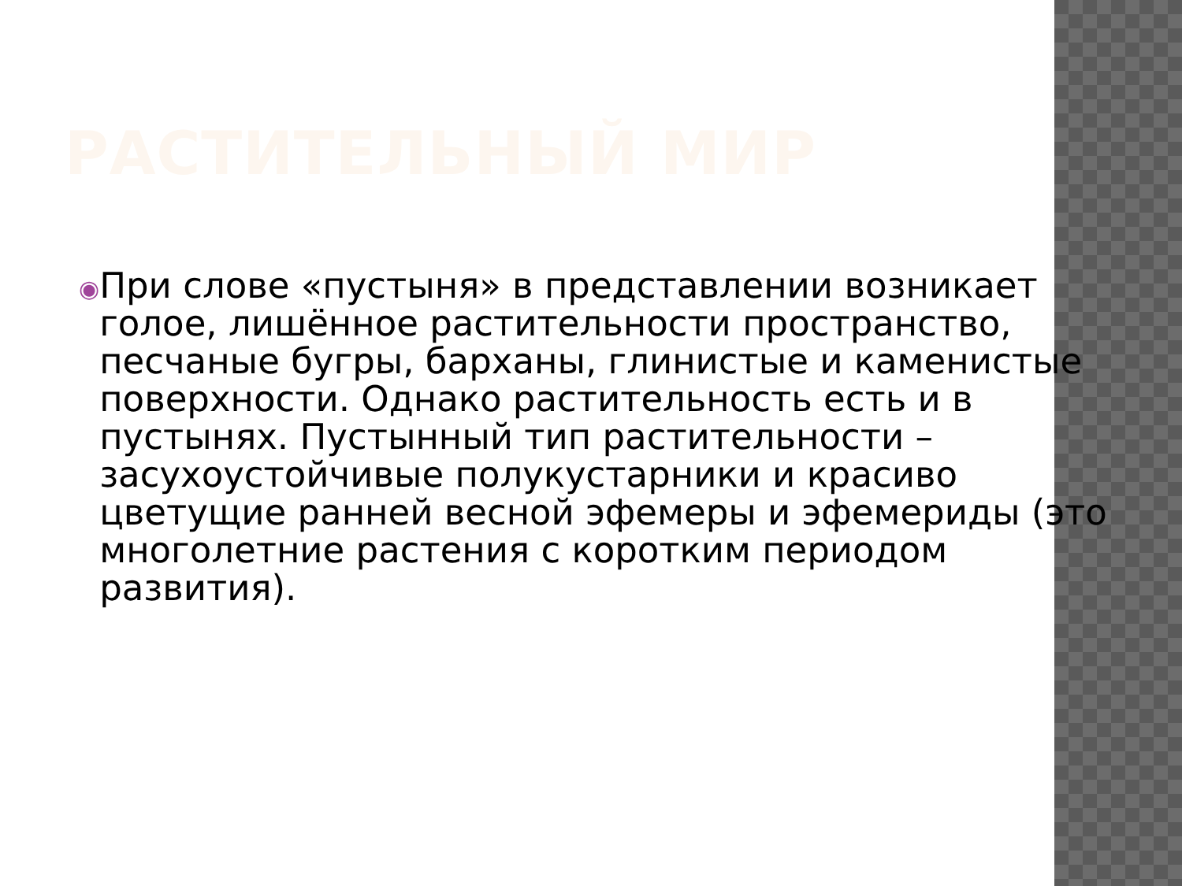РАСТИТЕЛЬНЫЙ МИР
◉
При слове «пустыня» в представлении возникает голое, лишённое растительности пространство, песчаные бугры, барханы, глинистые и каменистые поверхности. Однако растительность есть и в пустынях. Пустынный тип растительности – засухоустойчивые полукустарники и красиво цветущие ранней весной эфемеры и эфемериды (это многолетние растения с коротким периодом развития).